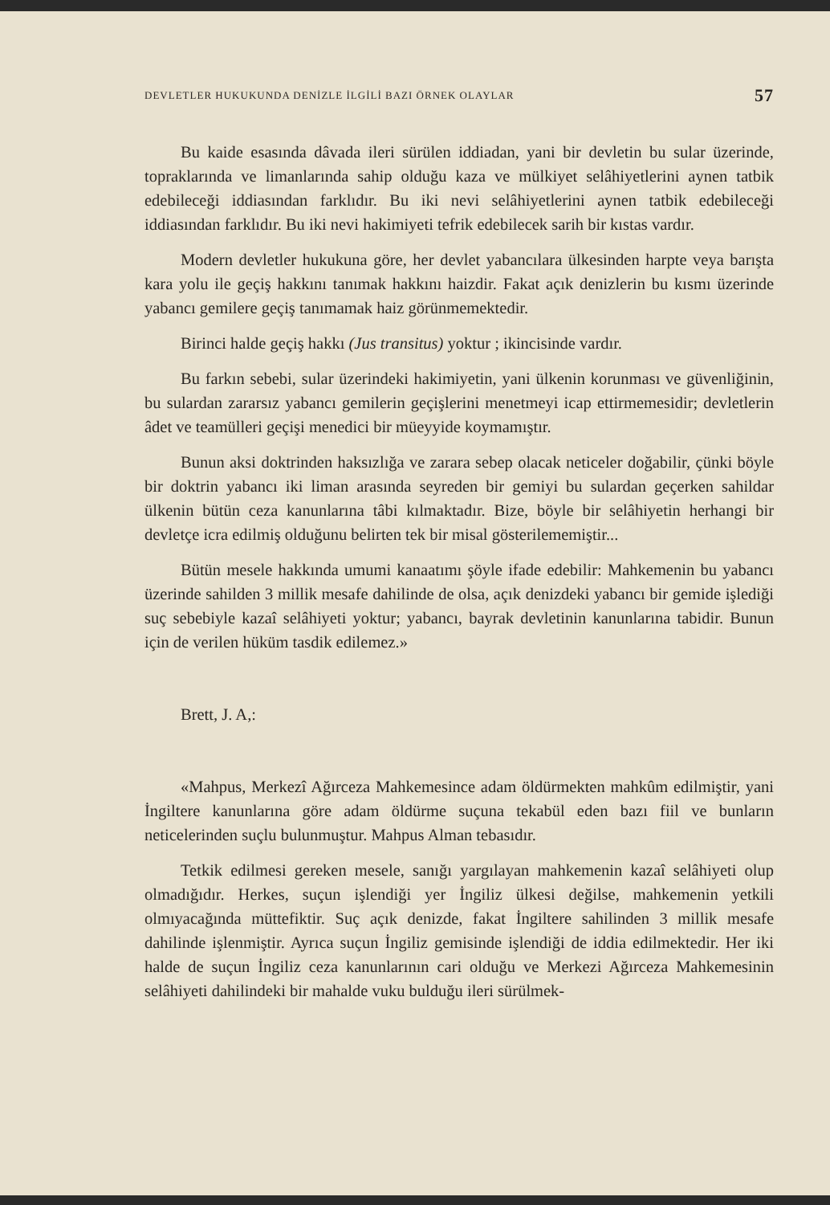DEVLETLER HUKUKUNDA DENİZLE İLGİLİ BAZI ÖRNEK OLAYLAR 57
Bu kaide esasında dâvada ileri sürülen iddiadan, yani bir devletin bu sular üzerinde, topraklarında ve limanlarında sahip olduğu kaza ve mülkiyet selâhiyetlerini aynen tatbik edebileceği iddiasından farklıdır. Bu iki nevi selâhiyetlerini aynen tatbik edebileceği iddiasından farklıdır. Bu iki nevi hakimiyeti tefrik edebilecek sarih bir kıstas vardır.
Modern devletler hukukuna göre, her devlet yabancılara ülkesinden harpte veya barışta kara yolu ile geçiş hakkını tanımak hakkını haizdir. Fakat açık denizlerin bu kısmı üzerinde yabancı gemilere geçiş tanımamak haiz görünmemektedir.
Birinci halde geçiş hakkı (Jus transitus) yoktur ; ikincisinde vardır.
Bu farkın sebebi, sular üzerindeki hakimiyetin, yani ülkenin korunması ve güvenliğinin, bu sulardan zararsız yabancı gemilerin geçişlerini menetmeyi icap ettirmemesidir; devletlerin âdet ve teamülleri geçişi menedici bir müeyyide koymamıştır.
Bunun aksi doktrinden haksızlığa ve zarara sebep olacak neticeler doğabilir, çünki böyle bir doktrin yabancı iki liman arasında seyreden bir gemiyi bu sulardan geçerken sahildar ülkenin bütün ceza kanunlarına tâbi kılmaktadır. Bize, böyle bir selâhiyetin herhangi bir devletçe icra edilmiş olduğunu belirten tek bir misal gösterilememiştir...
Bütün mesele hakkında umumi kanaatımı şöyle ifade edebilir: Mahkemenin bu yabancı üzerinde sahilden 3 millik mesafe dahilinde de olsa, açık denizdeki yabancı bir gemide işlediği suç sebebiyle kazaî selâhiyeti yoktur; yabancı, bayrak devletinin kanunlarına tabidir. Bunun için de verilen hüküm tasdik edilemez.»
Brett, J. A,:
«Mahpus, Merkezî Ağırceza Mahkemesince adam öldürmekten mahkûm edilmiştir, yani İngiltere kanunlarına göre adam öldürme suçuna tekabül eden bazı fiil ve bunların neticelerinden suçlu bulunmuştur. Mahpus Alman tebasıdır.
Tetkik edilmesi gereken mesele, sanığı yargılayan mahkemenin kazaî selâhiyeti olup olmadığıdır. Herkes, suçun işlendiği yer İngiliz ülkesi değilse, mahkemenin yetkili olmıyacağında müttefiktir. Suç açık denizde, fakat İngiltere sahilinden 3 millik mesafe dahilinde işlenmiştir. Ayrıca suçun İngiliz gemisinde işlendiği de iddia edilmektedir. Her iki halde de suçun İngiliz ceza kanunlarının cari olduğu ve Merkezi Ağırceza Mahkemesinin selâhiyeti dahilindeki bir mahalde vuku bulduğu ileri sürülmek-